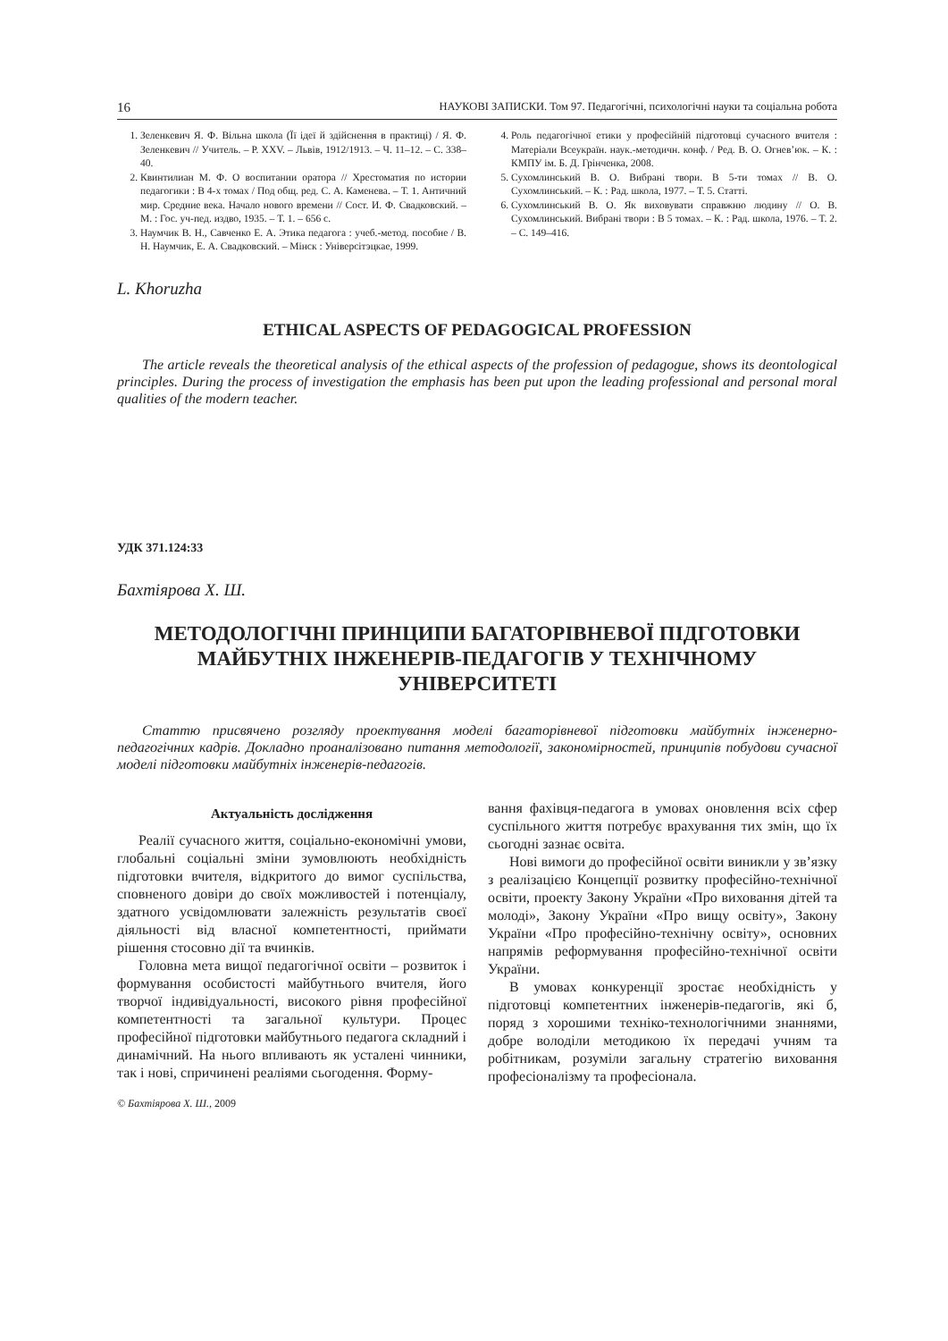16 НАУКОВІ ЗАПИСКИ. Том 97. Педагогічні, психологічні науки та соціальна робота
1. Зеленкевич Я. Ф. Вільна школа (Її ідеї й здійснення в практиці) / Я. Ф. Зеленкевич // Учитель. – Р. XXV. – Львів, 1912/1913. – Ч. 11–12. – С. 338–40.
2. Квинтилиан М. Ф. О воспитании оратора // Хрестоматия по истории педагогики : В 4-х томах / Под общ. ред. С. А. Каменева. – Т. 1. Античний мир. Средние века. Начало нового времени // Сост. И. Ф. Свадковский. – М. : Гос. уч-пед. издво, 1935. – Т. 1. – 656 с.
3. Наумчик В. Н., Савченко Е. А. Этика педагога : учеб.-метод. пособие / В. Н. Наумчик, Е. А. Свадковский. – Мінск : Універсітэцкае, 1999.
4. Роль педагогічної етики у професійній підготовці сучасного вчителя : Матеріали Всеукраїн. наук.-методичн. конф. / Ред. В. О. Огнев’юк. – К. : КМПУ ім. Б. Д. Грінченка, 2008.
5. Сухомлинський В. О. Вибрані твори. В 5-ти томах // В. О. Сухомлинський. – К. : Рад. школа, 1977. – Т. 5. Статті.
6. Сухомлинський В. О. Як виховувати справжню людину // О. В. Сухомлинський. Вибрані твори : В 5 томах. – К. : Рад. школа, 1976. – Т. 2. – С. 149–416.
L. Khoruzha
ETHICAL ASPECTS OF PEDAGOGICAL PROFESSION
The article reveals the theoretical analysis of the ethical aspects of the profession of pedagogue, shows its deontological principles. During the process of investigation the emphasis has been put upon the leading professional and personal moral qualities of the modern teacher.
УДК 371.124:33
Бахтіярова Х. Ш.
МЕТОДОЛОГІЧНІ ПРИНЦИПИ БАГАТОРІВНЕВОЇ ПІДГОТОВКИ МАЙБУТНІХ ІНЖЕНЕРІВ-ПЕДАГОГІВ У ТЕХНІЧНОМУ УНІВЕРСИТЕТІ
Статтю присвячено розгляду проектування моделі багаторівневої підготовки майбутніх інженерно-педагогічних кадрів. Докладно проаналізовано питання методології, закономірностей, принципів побудови сучасної моделі підготовки майбутніх інженерів-педагогів.
Актуальність дослідження
Реалії сучасного життя, соціально-економічні умови, глобальні соціальні зміни зумовлюють необхідність підготовки вчителя, відкритого до вимог суспільства, сповненого довіри до своїх можливостей і потенціалу, здатного усвідомлювати залежність результатів своєї діяльності від власної компетентності, приймати рішення стосовно дії та вчинків.
Головна мета вищої педагогічної освіти – розвиток і формування особистості майбутнього вчителя, його творчої індивідуальності, високого рівня професійної компетентності та загальної культури. Процес професійної підготовки майбутнього педагога складний і динамічний. На нього впливають як усталені чинники, так і нові, спричинені реаліями сьогодення. Форму-
© Бахтіярова Х. Ш., 2009
вання фахівця-педагога в умовах оновлення всіх сфер суспільного життя потребує врахування тих змін, що їх сьогодні зазнає освіта.
Нові вимоги до професійної освіти виникли у зв’язку з реалізацією Концепції розвитку професійно-технічної освіти, проекту Закону України «Про виховання дітей та молоді», Закону України «Про вищу освіту», Закону України «Про професійно-технічну освіту», основних напрямів реформування професійно-технічної освіти України.
В умовах конкуренції зростає необхідність у підготовці компетентних інженерів-педагогів, які б, поряд з хорошими техніко-технологічними знаннями, добре володіли методикою їх передачі учням та робітникам, розуміли загальну стратегію виховання професіоналізму та професіонала.